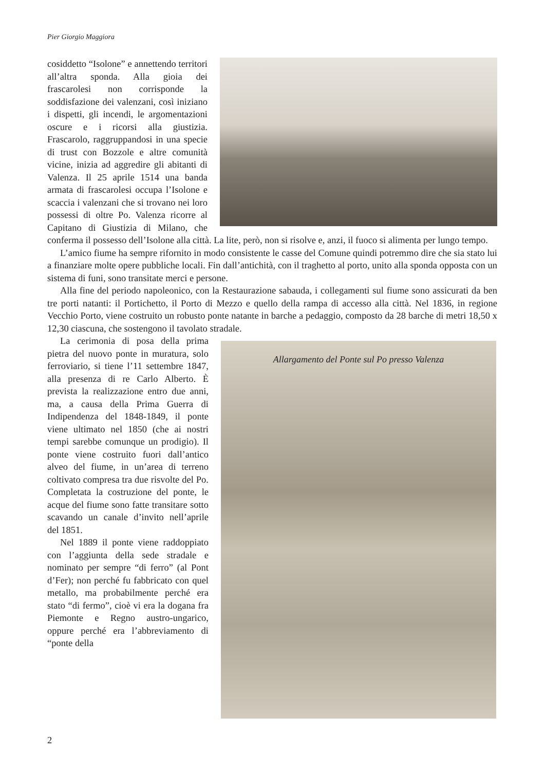Pier Giorgio Maggiora
cosiddetto “Isolone” e annettendo territori all’altra sponda. Alla gioia dei frascarolesi non corrisponde la soddisfazione dei valenzani, così iniziano i dispetti, gli incendi, le argomentazioni oscure e i ricorsi alla giustizia. Frascarolo, raggruppandosi in una specie di trust con Bozzole e altre comunità vicine, inizia ad aggredire gli abitanti di Valenza. Il 25 aprile 1514 una banda armata di frascarolesi occupa l’Isolone e scaccia i valenzani che si trovano nei loro possessi di oltre Po. Valenza ricorre al Capitano di Giustizia di Milano, che conferma il possesso dell’Isolone alla città. La lite, però, non si risolve e, anzi, il fuoco si alimenta per lungo tempo.
L’amico fiume ha sempre rifornito in modo consistente le casse del Comune quindi potremmo dire che sia stato lui a finanziare molte opere pubbliche locali. Fin dall’antichità, con il traghetto al porto, unito alla sponda opposta con un sistema di funi, sono transitate merci e persone.
Alla fine del periodo napoleonico, con la Restaurazione sabauda, i collegamenti sul fiume sono assicurati da ben tre porti natanti: il Portichetto, il Porto di Mezzo e quello della rampa di accesso alla città. Nel 1836, in regione Vecchio Porto, viene costruito un robusto ponte natante in barche a pedaggio, composto da 28 barche di metri 18,50 x 12,30 ciascuna, che sostengono il tavolato stradale.
Allargamento del Ponte sul Po presso Valenza
La cerimonia di posa della prima pietra del nuovo ponte in muratura, solo ferroviario, si tiene l’11 settembre 1847, alla presenza di re Carlo Alberto. È prevista la realizzazione entro due anni, ma, a causa della Prima Guerra di Indipendenza del 1848-1849, il ponte viene ultimato nel 1850 (che ai nostri tempi sarebbe comunque un prodigio). Il ponte viene costruito fuori dall’antico alveo del fiume, in un’area di terreno coltivato compresa tra due risvolte del Po. Completata la costruzione del ponte, le acque del fiume sono fatte transitare sotto scavando un canale d’invito nell’aprile del 1851.
Nel 1889 il ponte viene raddoppiato con l’aggiunta della sede stradale e nominato per sempre “di ferro” (al Pont d’Fer); non perché fu fabbricato con quel metallo, ma probabilmente perché era stato “di fermo”, cioè vi era la dogana fra Piemonte e Regno austro-ungarico, oppure perché era l’abbreviamento di “ponte della
2